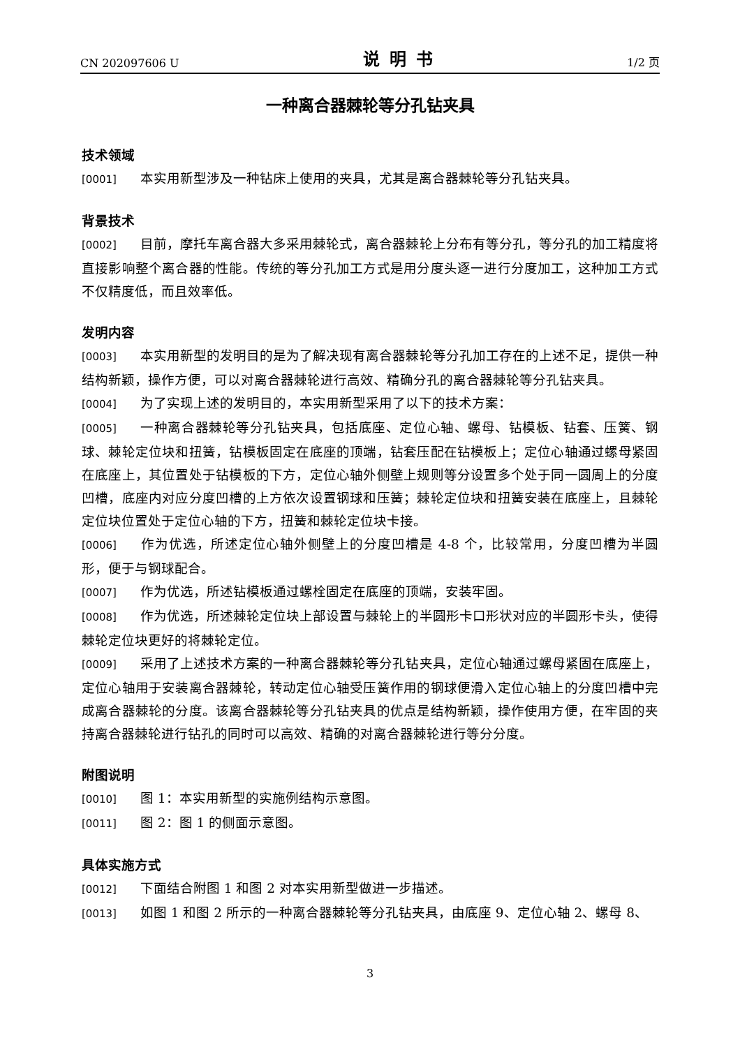CN 202097606 U 说明书 1/2 页
一种离合器棘轮等分孔钻夹具
技术领域
[0001] 本实用新型涉及一种钻床上使用的夹具，尤其是离合器棘轮等分孔钻夹具。
背景技术
[0002] 目前，摩托车离合器大多采用棘轮式，离合器棘轮上分布有等分孔，等分孔的加工精度将直接影响整个离合器的性能。传统的等分孔加工方式是用分度头逐一进行分度加工，这种加工方式不仅精度低，而且效率低。
发明内容
[0003] 本实用新型的发明目的是为了解决现有离合器棘轮等分孔加工存在的上述不足，提供一种结构新颖，操作方便，可以对离合器棘轮进行高效、精确分孔的离合器棘轮等分孔钻夹具。
[0004] 为了实现上述的发明目的，本实用新型采用了以下的技术方案：
[0005] 一种离合器棘轮等分孔钻夹具，包括底座、定位心轴、螺母、钻模板、钻套、压簧、钢球、棘轮定位块和扭簧，钻模板固定在底座的顶端，钻套压配在钻模板上；定位心轴通过螺母紧固在底座上，其位置处于钻模板的下方，定位心轴外侧壁上规则等分设置多个处于同一圆周上的分度凹槽，底座内对应分度凹槽的上方依次设置钢球和压簧；棘轮定位块和扭簧安装在底座上，且棘轮定位块位置处于定位心轴的下方，扭簧和棘轮定位块卡接。
[0006] 作为优选，所述定位心轴外侧壁上的分度凹槽是 4-8 个，比较常用，分度凹槽为半圆形，便于与钢球配合。
[0007] 作为优选，所述钻模板通过螺栓固定在底座的顶端，安装牢固。
[0008] 作为优选，所述棘轮定位块上部设置与棘轮上的半圆形卡口形状对应的半圆形卡头，使得棘轮定位块更好的将棘轮定位。
[0009] 采用了上述技术方案的一种离合器棘轮等分孔钻夹具，定位心轴通过螺母紧固在底座上，定位心轴用于安装离合器棘轮，转动定位心轴受压簧作用的钢球便滑入定位心轴上的分度凹槽中完成离合器棘轮的分度。该离合器棘轮等分孔钻夹具的优点是结构新颖，操作使用方便，在牢固的夹持离合器棘轮进行钻孔的同时可以高效、精确的对离合器棘轮进行等分分度。
附图说明
[0010] 图 1：本实用新型的实施例结构示意图。
[0011] 图 2：图 1 的侧面示意图。
具体实施方式
[0012] 下面结合附图 1 和图 2 对本实用新型做进一步描述。
[0013] 如图 1 和图 2 所示的一种离合器棘轮等分孔钻夹具，由底座 9、定位心轴 2、螺母 8、
3